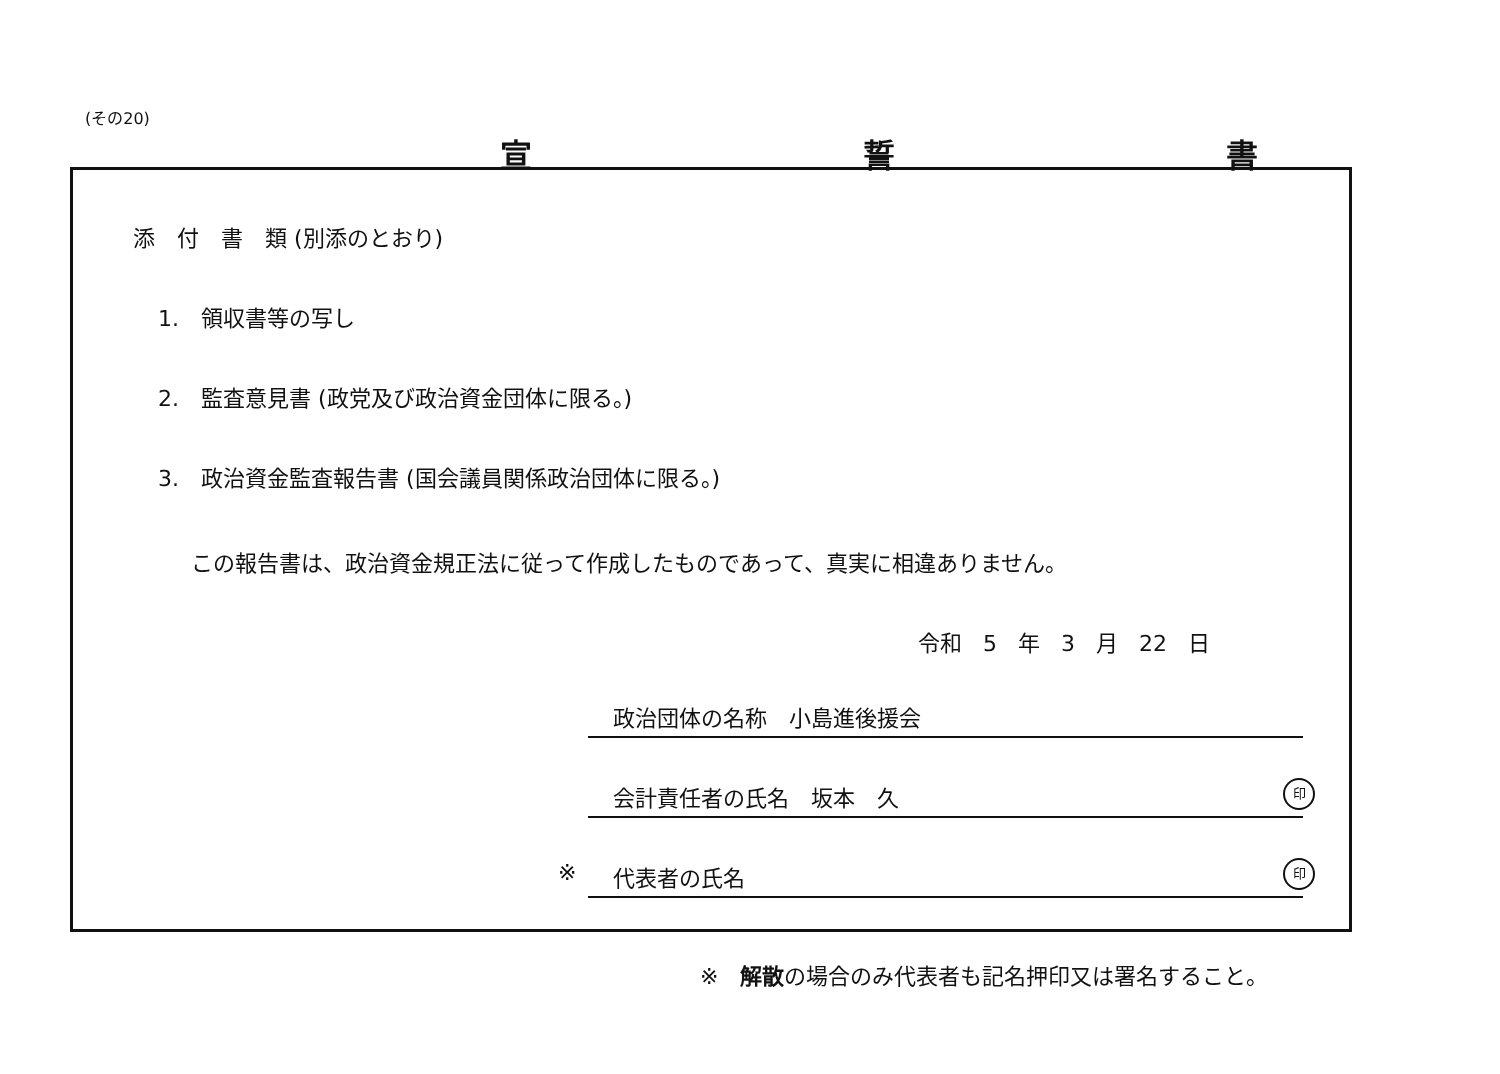(その20)
宣 誓 書
添　付　書　類 (別添のとおり)
1.　領収書等の写し
2.　監査意見書 (政党及び政治資金団体に限る。)
3.　政治資金監査報告書 (国会議員関係政治団体に限る。)
この報告書は、政治資金規正法に従って作成したものであって、真実に相違ありません。
令和 5 年 3 月 22 日
政治団体の名称　小島進後援会
会計責任者の氏名　坂本　久 印
※ 代表者の氏名 印
※　解散の場合のみ代表者も記名押印又は署名すること。